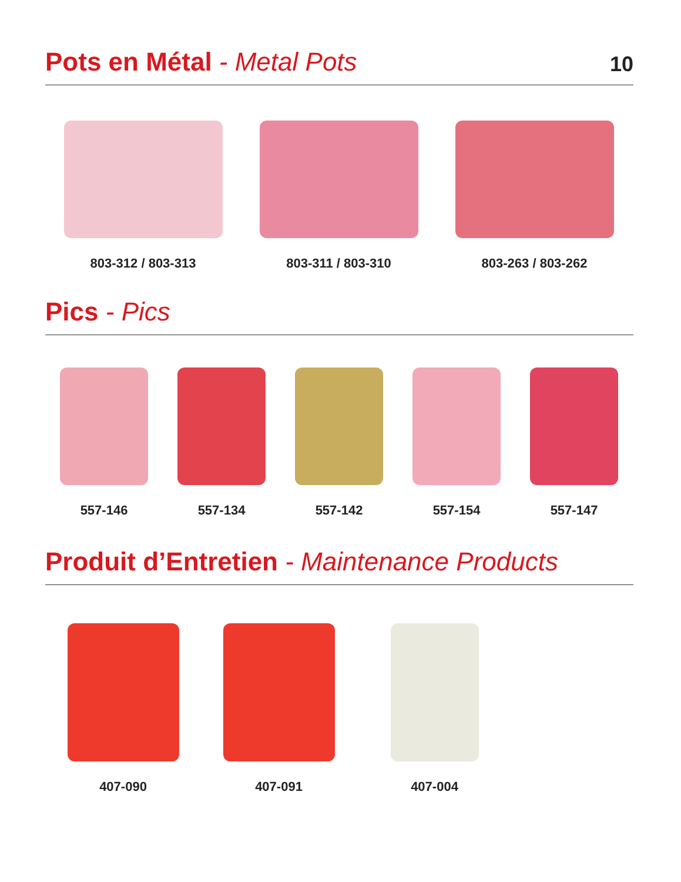Pots en Métal - Metal Pots
10
803-312 / 803-313 803-311 / 803-310 803-263 / 803-262
Pics - Pics
557-146 557-134 557-142 557-154 557-147
Produit d’Entretien - Maintenance Products
407-090 407-091 407-004